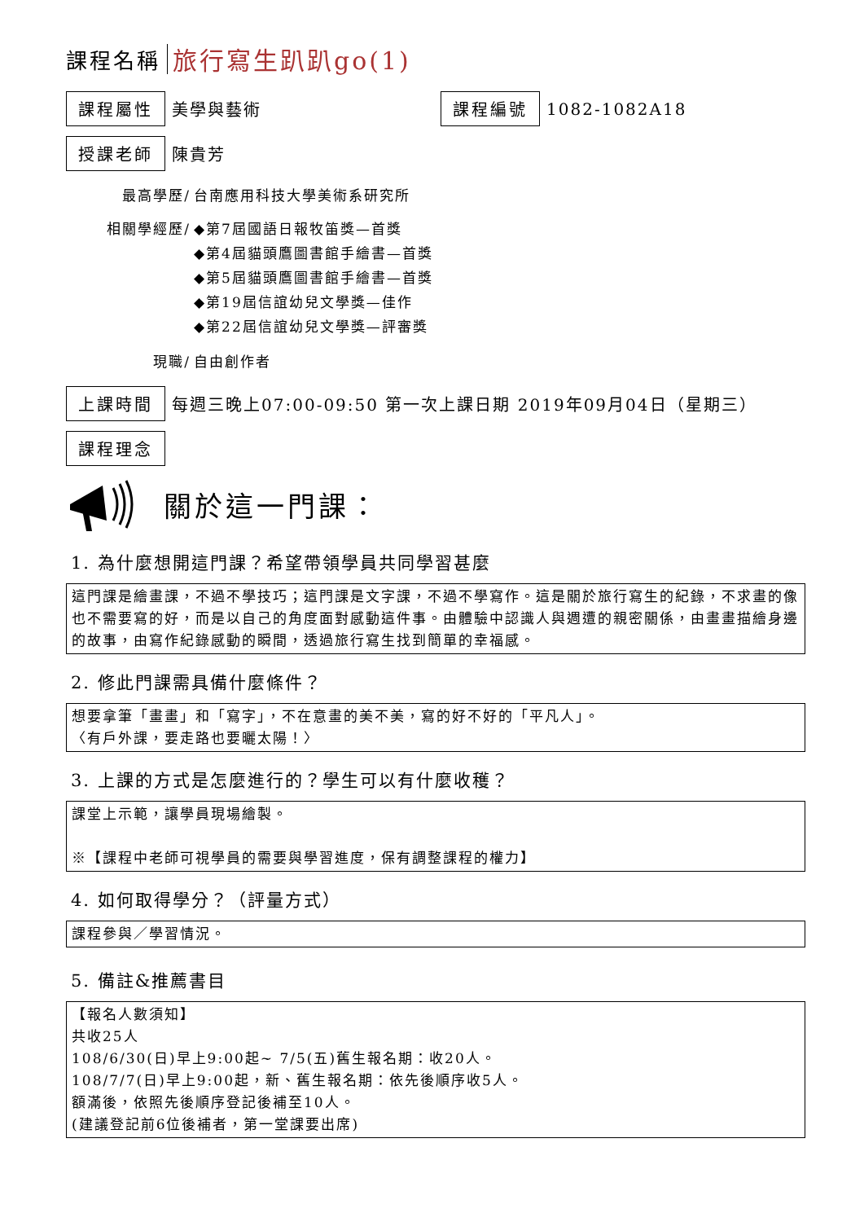課程名稱 旅行寫生趴趴go(1)
課程屬性 美學與藝術 課程編號 1082-1082A18
授課老師 陳貴芳
| 最高學歷/ | 台南應用科技大學美術系研究所 |
| 相關學經歷/ | ◆第7屆國語日報牧笛獎—首獎 ◆第4屆貓頭鷹圖書館手繪書—首獎 ◆第5屆貓頭鷹圖書館手繪書—首獎 ◆第19屆信誼幼兒文學獎—佳作 ◆第22屆信誼幼兒文學獎—評審獎 |
| 現職/ | 自由創作者 |
上課時間 每週三晚上07:00-09:50 第一次上課日期 2019年09月04日（星期三）
課程理念
關於這一門課：
1. 為什麼想開這門課？希望帶領學員共同學習甚麼
這門課是繪畫課，不過不學技巧；這門課是文字課，不過不學寫作。這是關於旅行寫生的紀錄，不求畫的像也不需要寫的好，而是以自己的角度面對感動這件事。由體驗中認識人與週遭的親密關係，由畫畫描繪身邊的故事，由寫作紀錄感動的瞬間，透過旅行寫生找到簡單的幸福感。
2. 修此門課需具備什麼條件？
想要拿筆「畫畫」和「寫字」，不在意畫的美不美，寫的好不好的「平凡人」。
〈有戶外課，要走路也要曬太陽！〉
3. 上課的方式是怎麼進行的？學生可以有什麼收穫？
課堂上示範，讓學員現場繪製。
※【課程中老師可視學員的需要與學習進度，保有調整課程的權力】
4. 如何取得學分？（評量方式）
課程參與／學習情況。
5. 備註&推薦書目
【報名人數須知】
共收25人
108/6/30(日)早上9:00起~ 7/5(五)舊生報名期：收20人。
108/7/7(日)早上9:00起，新、舊生報名期：依先後順序收5人。
額滿後，依照先後順序登記後補至10人。
(建議登記前6位後補者，第一堂課要出席)